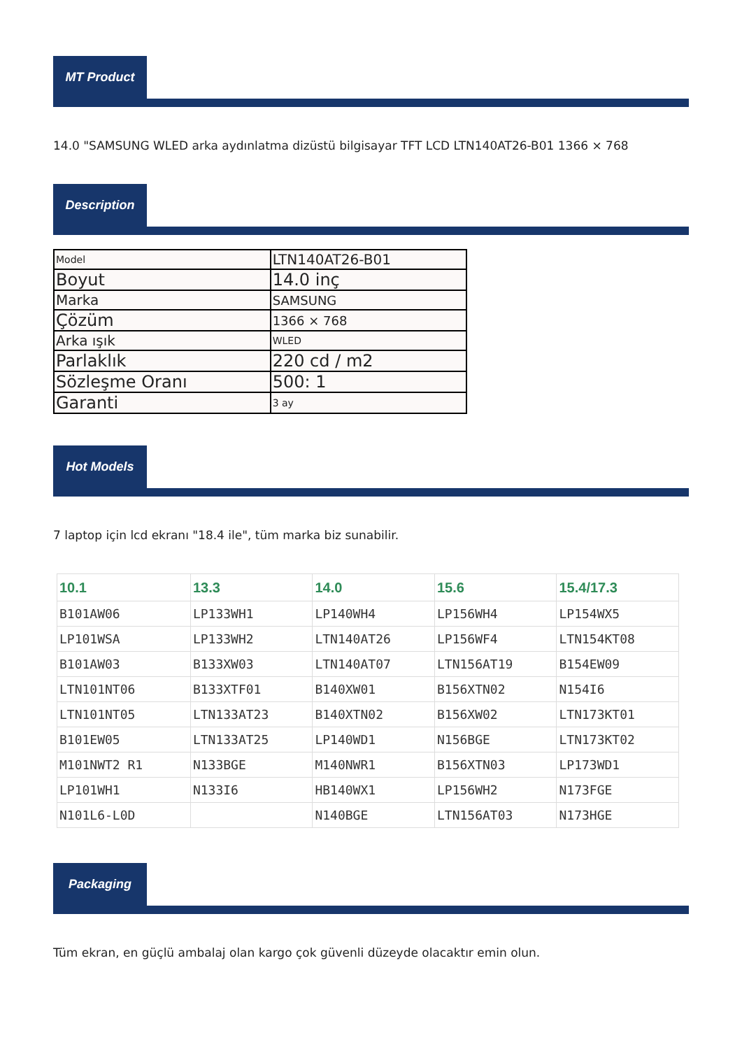MT Product
14.0 "SAMSUNG WLED arka aydınlatma dizüstü bilgisayar TFT LCD LTN140AT26-B01 1366 × 768
Description
| Model | LTN140AT26-B01 |
| Boyut | 14.0 inç |
| Marka | SAMSUNG |
| Çözüm | 1366 × 768 |
| Arka ışık | WLED |
| Parlaklık | 220 cd / m2 |
| Sözleşme Oranı | 500: 1 |
| Garanti | 3 ay |
Hot Models
7 laptop için lcd ekranı "18.4 ile", tüm marka biz sunabilir.
| 10.1 | 13.3 | 14.0 | 15.6 | 15.4/17.3 |
| --- | --- | --- | --- | --- |
| B101AW06 | LP133WH1 | LP140WH4 | LP156WH4 | LP154WX5 |
| LP101WSA | LP133WH2 | LTN140AT26 | LP156WF4 | LTN154KT08 |
| B101AW03 | B133XW03 | LTN140AT07 | LTN156AT19 | B154EW09 |
| LTN101NT06 | B133XTF01 | B140XW01 | B156XTN02 | N154I6 |
| LTN101NT05 | LTN133AT23 | B140XTN02 | B156XW02 | LTN173KT01 |
| B101EW05 | LTN133AT25 | LP140WD1 | N156BGE | LTN173KT02 |
| M101NWT2 R1 | N133BGE | M140NWR1 | B156XTN03 | LP173WD1 |
| LP101WH1 | N133I6 | HB140WX1 | LP156WH2 | N173FGE |
| N101L6-L0D | | N140BGE | LTN156AT03 | N173HGE |
Packaging
Tüm ekran, en güçlü ambalaj olan kargo çok güvenli düzeyde olacaktır emin olun.